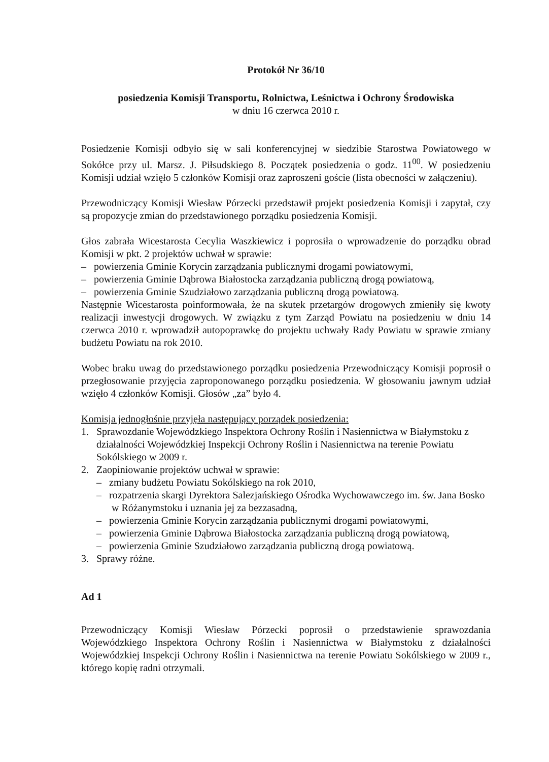Protokół Nr 36/10
posiedzenia Komisji Transportu, Rolnictwa, Leśnictwa i Ochrony Środowiska
w dniu 16 czerwca 2010 r.
Posiedzenie Komisji odbyło się w sali konferencyjnej w siedzibie Starostwa Powiatowego w Sokółce przy ul. Marsz. J. Piłsudskiego 8. Początek posiedzenia o godz. 11<sup>00</sup>. W posiedzeniu Komisji udział wzięło 5 członków Komisji oraz zaproszeni goście (lista obecności w załączeniu).
Przewodniczący Komisji Wiesław Pórzecki przedstawił projekt posiedzenia Komisji i zapytał, czy są propozycje zmian do przedstawionego porządku posiedzenia Komisji.
Głos zabrała Wicestarosta Cecylia Waszkiewicz i poprosiła o wprowadzenie do porządku obrad Komisji w pkt. 2 projektów uchwał w sprawie:
– powierzenia Gminie Korycin zarządzania publicznymi drogami powiatowymi,
– powierzenia Gminie Dąbrowa Białostocka zarządzania publiczną drogą powiatową,
– powierzenia Gminie Szudziałowo zarządzania publiczną drogą powiatową.
Następnie Wicestarosta poinformowała, że na skutek przetargów drogowych zmieniły się kwoty realizacji inwestycji drogowych. W związku z tym Zarząd Powiatu na posiedzeniu w dniu 14 czerwca 2010 r. wprowadził autopoprawkę do projektu uchwały Rady Powiatu w sprawie zmiany budżetu Powiatu na rok 2010.
Wobec braku uwag do przedstawionego porządku posiedzenia Przewodniczący Komisji poprosił o przegłosowanie przyjęcia zaproponowanego porządku posiedzenia. W głosowaniu jawnym udział wzięło 4 członków Komisji. Głosów „za” było 4.
Komisja jednogłośnie przyjęła następujący porządek posiedzenia:
1. Sprawozdanie Wojewódzkiego Inspektora Ochrony Roślin i Nasiennictwa w Białymstoku z działalności Wojewódzkiej Inspekcji Ochrony Roślin i Nasiennictwa na terenie Powiatu Sokólskiego w 2009 r.
2. Zaopiniowanie projektów uchwał w sprawie:
– zmiany budżetu Powiatu Sokólskiego na rok 2010,
– rozpatrzenia skargi Dyrektora Salezjańskiego Ośrodka Wychowawczego im. św. Jana Bosko w Różanymstoku i uznania jej za bezzasadną,
– powierzenia Gminie Korycin zarządzania publicznymi drogami powiatowymi,
– powierzenia Gminie Dąbrowa Białostocka zarządzania publiczną drogą powiatową,
– powierzenia Gminie Szudziałowo zarządzania publiczną drogą powiatową.
3. Sprawy różne.
Ad 1
Przewodniczący Komisji Wiesław Pórzecki poprosił o przedstawienie sprawozdania Wojewódzkiego Inspektora Ochrony Roślin i Nasiennictwa w Białymstoku z działalności Wojewódzkiej Inspekcji Ochrony Roślin i Nasiennictwa na terenie Powiatu Sokólskiego w 2009 r., którego kopię radni otrzymali.